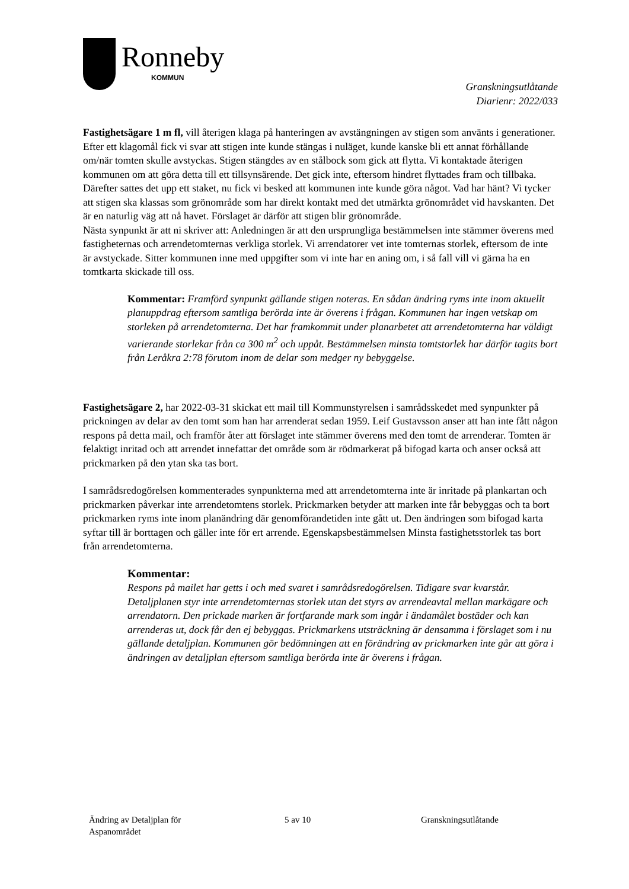Ronneby
KOMMUN
Granskningsutlåtande
Diarienr: 2022/033
Fastighetsägare 1 m fl, vill återigen klaga på hanteringen av avstängningen av stigen som använts i generationer. Efter ett klagomål fick vi svar att stigen inte kunde stängas i nuläget, kunde kanske bli ett annat förhållande om/när tomten skulle avstyckas. Stigen stängdes av en stålbock som gick att flytta. Vi kontaktade återigen kommunen om att göra detta till ett tillsynsärende. Det gick inte, eftersom hindret flyttades fram och tillbaka. Därefter sattes det upp ett staket, nu fick vi besked att kommunen inte kunde göra något. Vad har hänt? Vi tycker att stigen ska klassas som grönområde som har direkt kontakt med det utmärkta grönområdet vid havskanten. Det är en naturlig väg att nå havet. Förslaget är därför att stigen blir grönområde.
Nästa synpunkt är att ni skriver att: Anledningen är att den ursprungliga bestämmelsen inte stämmer överens med fastigheternas och arrendetomternas verkliga storlek. Vi arrendatorer vet inte tomternas storlek, eftersom de inte är avstyckade. Sitter kommunen inne med uppgifter som vi inte har en aning om, i så fall vill vi gärna ha en tomtkarta skickade till oss.
Kommentar: Framförd synpunkt gällande stigen noteras. En sådan ändring ryms inte inom aktuellt planuppdrag eftersom samtliga berörda inte är överens i frågan. Kommunen har ingen vetskap om storleken på arrendetomterna. Det har framkommit under planarbetet att arrendetomterna har väldigt varierande storlekar från ca 300 m<sup>2</sup> och uppåt. Bestämmelsen minsta tomtstorlek har därför tagits bort från Leråkra 2:78 förutom inom de delar som medger ny bebyggelse.
Fastighetsägare 2, har 2022-03-31 skickat ett mail till Kommunstyrelsen i samrådsskedet med synpunkter på prickningen av delar av den tomt som han har arrenderat sedan 1959. Leif Gustavsson anser att han inte fått någon respons på detta mail, och framför åter att förslaget inte stämmer överens med den tomt de arrenderar. Tomten är felaktigt inritad och att arrendet innefattar det område som är rödmarkerat på bifogad karta och anser också att prickmarken på den ytan ska tas bort.
I samrådsredogörelsen kommenterades synpunkterna med att arrendetomterna inte är inritade på plankartan och prickmarken påverkar inte arrendetomtens storlek. Prickmarken betyder att marken inte får bebyggas och ta bort prickmarken ryms inte inom planändring där genomförandetiden inte gått ut. Den ändringen som bifogad karta syftar till är borttagen och gäller inte för ert arrende. Egenskapsbestämmelsen Minsta fastighetsstorlek tas bort från arrendetomterna.
Kommentar:
Respons på mailet har getts i och med svaret i samrådsredogörelsen. Tidigare svar kvarstår. Detaljplanen styr inte arrendetomternas storlek utan det styrs av arrendeavtal mellan markägare och arrendatorn. Den prickade marken är fortfarande mark som ingår i ändamålet bostäder och kan arrenderas ut, dock får den ej bebyggas. Prickmarkens utsträckning är densamma i förslaget som i nu gällande detaljplan. Kommunen gör bedömningen att en förändring av prickmarken inte går att göra i ändringen av detaljplan eftersom samtliga berörda inte är överens i frågan.
Ändring av Detaljplan för
Aspanområdet
5 av 10 Granskningsutlåtande